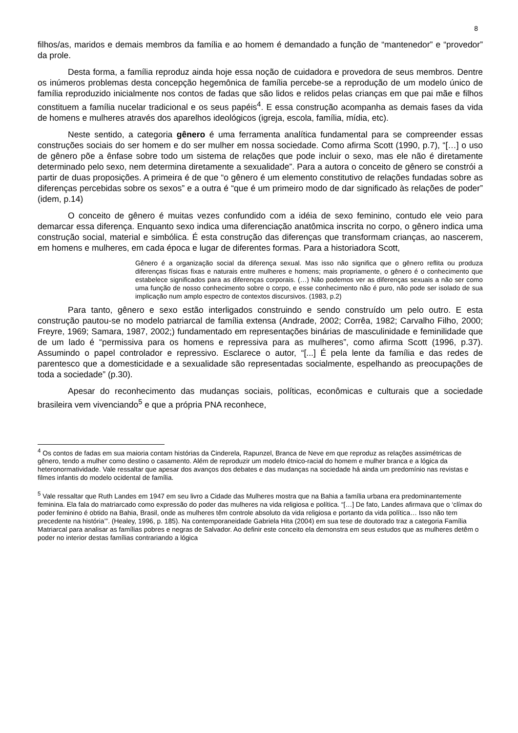8
filhos/as, maridos e demais membros da família e ao homem é demandado a função de “mantenedor” e “provedor” da prole.
Desta forma, a família reproduz ainda hoje essa noção de cuidadora e provedora de seus membros. Dentre os inúmeros problemas desta concepção hegemônica de família percebe-se a reprodução de um modelo único de família reproduzido inicialmente nos contos de fadas que são lidos e relidos pelas crianças em que pai mãe e filhos constituem a família nucelar tradicional e os seus papéis<sup>4</sup>. E essa construção acompanha as demais fases da vida de homens e mulheres através dos aparelhos ideológicos (igreja, escola, família, mídia, etc).
Neste sentido, a categoria gênero é uma ferramenta analítica fundamental para se compreender essas construções sociais do ser homem e do ser mulher em nossa sociedade. Como afirma Scott (1990, p.7), “[…] o uso de gênero põe a ênfase sobre todo um sistema de relações que pode incluir o sexo, mas ele não é diretamente determinado pelo sexo, nem determina diretamente a sexualidade”. Para a autora o conceito de gênero se constrói a partir de duas proposições. A primeira é de que “o gênero é um elemento constitutivo de relações fundadas sobre as diferenças percebidas sobre os sexos” e a outra é “que é um primeiro modo de dar significado às relações de poder” (idem, p.14)
O conceito de gênero é muitas vezes confundido com a idéia de sexo feminino, contudo ele veio para demarcar essa diferença. Enquanto sexo indica uma diferenciação anatômica inscrita no corpo, o gênero indica uma construção social, material e simbólica. É esta construção das diferenças que transformam crianças, ao nascerem, em homens e mulheres, em cada época e lugar de diferentes formas. Para a historiadora Scott,
Gênero é a organização social da diferença sexual. Mas isso não significa que o gênero reflita ou produza diferenças físicas fixas e naturais entre mulheres e homens; mais propriamente, o gênero é o conhecimento que estabelece significados para as diferenças corporais. (…) Não podemos ver as diferenças sexuais a não ser como uma função de nosso conhecimento sobre o corpo, e esse conhecimento não é puro, não pode ser isolado de sua implicação num amplo espectro de contextos discursivos. (1983, p.2)
Para tanto, gênero e sexo estão interligados construindo e sendo construído um pelo outro. E esta construção pautou-se no modelo patriarcal de família extensa (Andrade, 2002; Corrêa, 1982; Carvalho Filho, 2000; Freyre, 1969; Samara, 1987, 2002;) fundamentado em representações binárias de masculinidade e feminilidade que de um lado é “permissiva para os homens e repressiva para as mulheres”, como afirma Scott (1996, p.37). Assumindo o papel controlador e repressivo. Esclarece o autor, “[...] É pela lente da família e das redes de parentesco que a domesticidade e a sexualidade são representadas socialmente, espelhando as preocupações de toda a sociedade” (p.30).
Apesar do reconhecimento das mudanças sociais, políticas, econômicas e culturais que a sociedade brasileira vem vivenciando<sup>5</sup> e que a própria PNA reconhece,
<sup>4</sup> Os contos de fadas em sua maioria contam histórias da Cinderela, Rapunzel, Branca de Neve em que reproduz as relações assimétricas de gênero, tendo a mulher como destino o casamento. Além de reproduzir um modelo étnico-racial do homem e mulher branca e a lógica da heteronormatividade. Vale ressaltar que apesar dos avanços dos debates e das mudanças na sociedade há ainda um predomínio nas revistas e filmes infantis do modelo ocidental de família.
<sup>5</sup> Vale ressaltar que Ruth Landes em 1947 em seu livro a Cidade das Mulheres mostra que na Bahia a família urbana era predominantemente feminina. Ela fala do matriarcado como expressão do poder das mulheres na vida religiosa e política. “[…] De fato, Landes afirmava que o ‘clímax do poder feminino é obtido na Bahia, Brasil, onde as mulheres têm controle absoluto da vida religiosa e portanto da vida política… Isso não tem precedente na história’”. (Healey, 1996, p. 185). Na contemporaneidade Gabriela Hita (2004) em sua tese de doutorado traz a categoria Família Matriarcal para analisar as famílias pobres e negras de Salvador. Ao definir este conceito ela demonstra em seus estudos que as mulheres detêm o poder no interior destas famílias contrariando a lógica